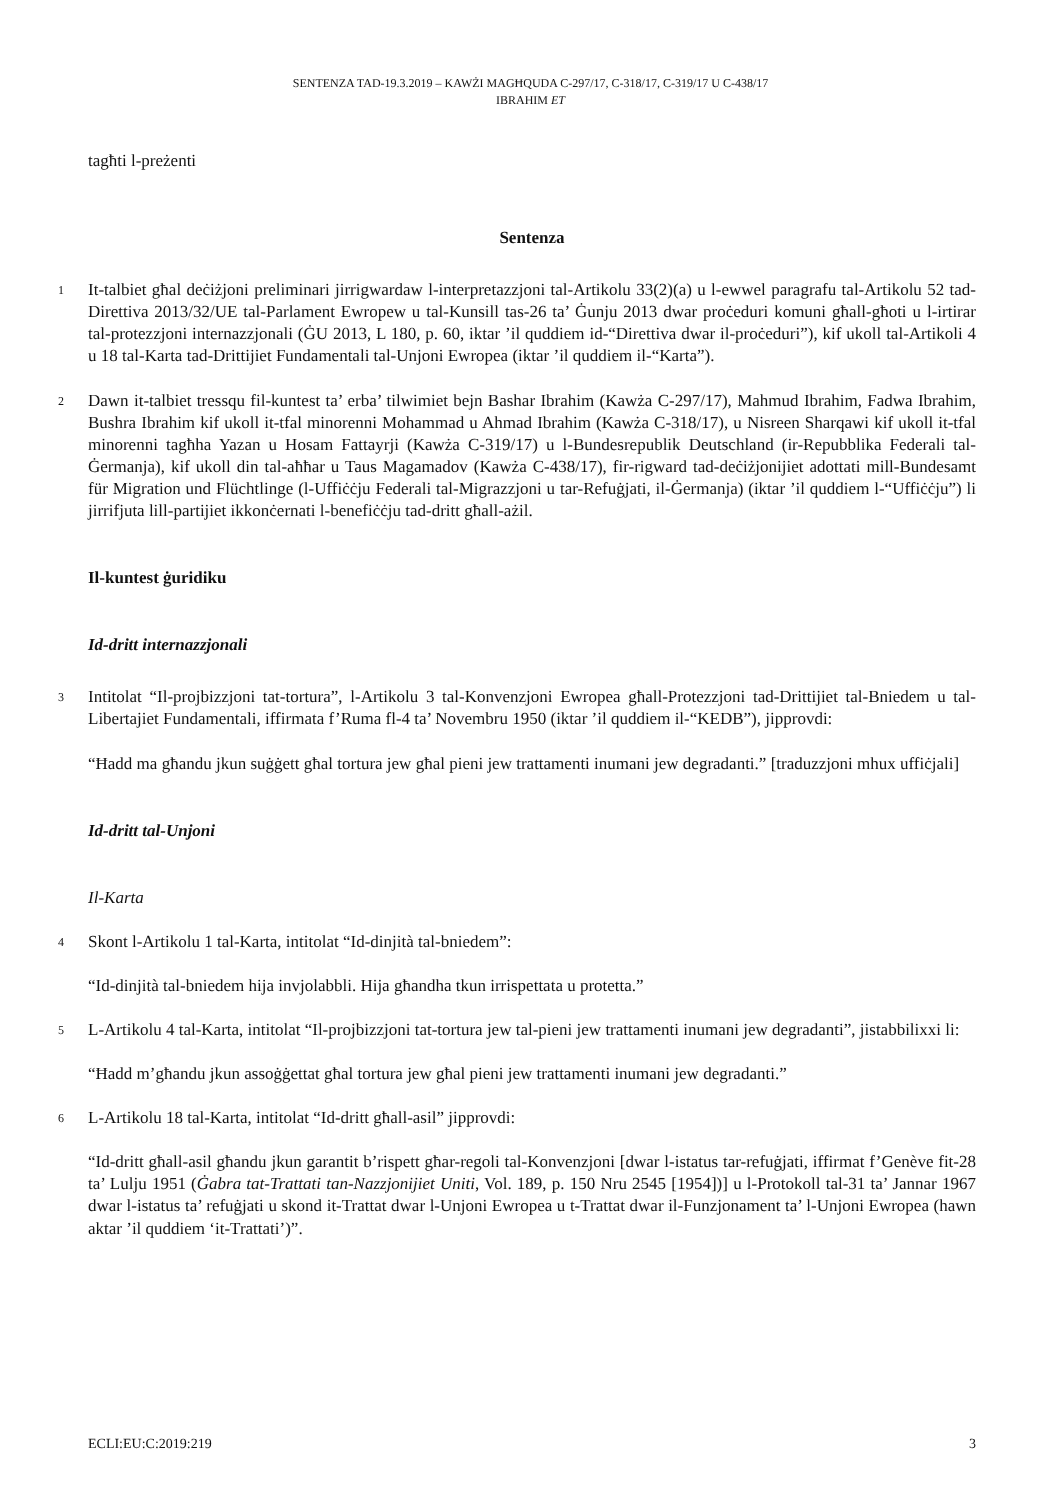SENTENZA TAD-19.3.2019 – KAWŻI MAGĦQUDA C-297/17, C-318/17, C-319/17 U C-438/17
IBRAHIM ET
tagħti l-preżenti
Sentenza
1 It-talbiet għal deċiżjoni preliminari jirrigwardaw l-interpretazzjoni tal-Artikolu 33(2)(a) u l-ewwel paragrafu tal-Artikolu 52 tad-Direttiva 2013/32/UE tal-Parlament Ewropew u tal-Kunsill tas-26 ta’ Ġunju 2013 dwar proċeduri komuni għall-għoti u l-irtirar tal-protezzjoni internazzjonali (ĠU 2013, L 180, p. 60, iktar ’il quddiem id-“Direttiva dwar il-proċeduri”), kif ukoll tal-Artikoli 4 u 18 tal-Karta tad-Drittijiet Fundamentali tal-Unjoni Ewropea (iktar ’il quddiem il-“Karta”).
2 Dawn it-talbiet tressqu fil-kuntest ta’ erba’ tilwimiet bejn Bashar Ibrahim (Kawża C-297/17), Mahmud Ibrahim, Fadwa Ibrahim, Bushra Ibrahim kif ukoll it-tfal minorenni Mohammad u Ahmad Ibrahim (Kawża C-318/17), u Nisreen Sharqawi kif ukoll it-tfal minorenni tagħha Yazan u Hosam Fattayrji (Kawża C-319/17) u l-Bundesrepublik Deutschland (ir-Repubblika Federali tal-Ġermanja), kif ukoll din tal-aħħar u Taus Magamadov (Kawża C-438/17), fir-rigward tad-deċiżjonijiet adottati mill-Bundesamt für Migration und Flüchtlinge (l-Uffiċċju Federali tal-Migrazzjoni u tar-Refuġjati, il-Ġermanja) (iktar ’il quddiem l-“Uffiċċju”) li jirrifjuta lill-partijiet ikkonċernati l-benefiċċju tad-dritt għall-ażil.
Il-kuntest ġuridiku
Id-dritt internazzjonali
3 Intitolat “Il-projbizzjoni tat-tortura”, l-Artikolu 3 tal-Konvenzjoni Ewropea għall-Protezzjoni tad-Drittijiet tal-Bniedem u tal-Libertajiet Fundamentali, iffirmata f’Ruma fl-4 ta’ Novembru 1950 (iktar ’il quddiem il-“KEDB”), jipprovdi:
“Ħadd ma għandu jkun suġġett għal tortura jew għal pieni jew trattamenti inumani jew degradanti.” [traduzzjoni mhux uffiċjali]
Id-dritt tal-Unjoni
Il-Karta
4 Skont l-Artikolu 1 tal-Karta, intitolat “Id-dinjità tal-bniedem”:
“Id-dinjità tal-bniedem hija invjolabbli. Hija għandha tkun irrispettata u protetta.”
5 L-Artikolu 4 tal-Karta, intitolat “Il-projbizzjoni tat-tortura jew tal-pieni jew trattamenti inumani jew degradanti”, jistabbilixxi li:
“Ħadd m’għandu jkun assoġġettat għal tortura jew għal pieni jew trattamenti inumani jew degradanti.”
6 L-Artikolu 18 tal-Karta, intitolat “Id-dritt għall-asil” jipprovdi:
“Id-dritt għall-asil għandu jkun garantit b’rispett għar-regoli tal-Konvenzjoni [dwar l-istatus tar-refuġjati, iffirmat f’Genève fit-28 ta’ Lulju 1951 (Ġabra tat-Trattati tan-Nazzjonijiet Uniti, Vol. 189, p. 150 Nru 2545 [1954])] u l-Protokoll tal-31 ta’ Jannar 1967 dwar l-istatus ta’ refuġjati u skond it-Trattat dwar l-Unjoni Ewropea u t-Trattat dwar il-Funzjonament ta’ l-Unjoni Ewropea (hawn aktar ’il quddiem ‘it-Trattati’)”.
ECLI:EU:C:2019:219 3